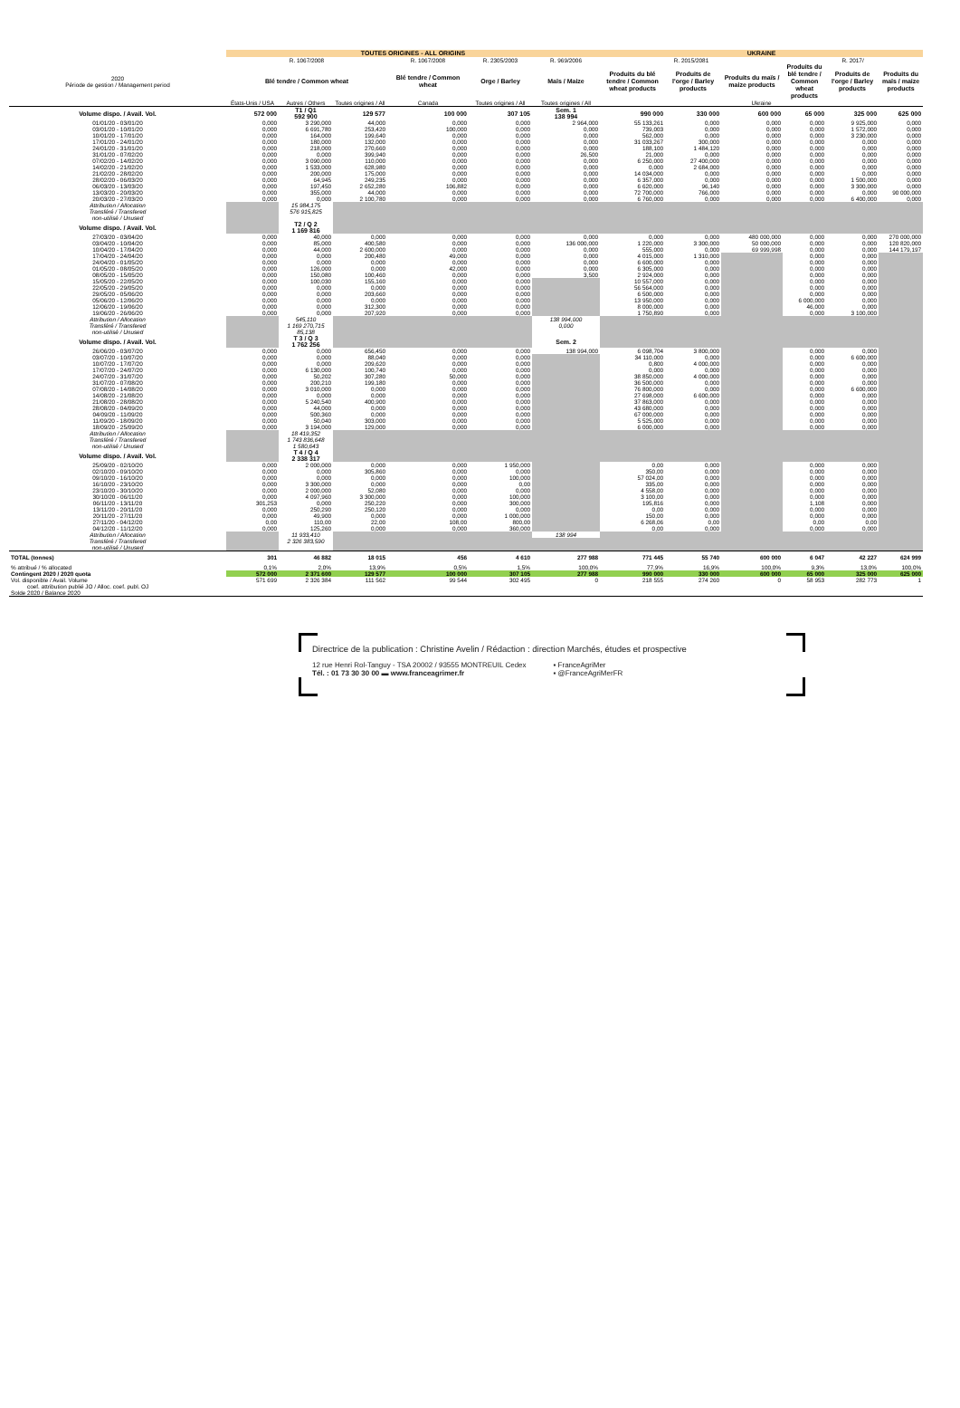| | TOUTES ORIGINES - ALL ORIGINS | | | | | | UKRAINE | | | | | |
| --- | --- | --- | --- | --- | --- | --- | --- | --- | --- | --- | --- | --- |
| | R. 1067/2008 | | | R. 1067/2008 | R. 2305/2003 | R. 969/2006 | R. 2015/2081 | | | R. 2017/ | | |
| 2020 Période de gestion / Management period | Blé tendre / Common wheat | | | Blé tendre / Common wheat | Orge / Barley | Maïs / Maize | Produits du blé tendre / Common wheat products | Produits de l'orge / Barley products | Produits du maïs / maize products | Produits du blé tendre / Common wheat products | Produits de l'orge / Barley products | Produits du maïs / maize products |
| | États-Unis / USA | Autres / Others | Toutes origines / All | Canada | Toutes origines / All | Toutes origines / All | Ukraine | | | | | |
| Volume dispo. / Avail. Vol. | 572 000 | T1 / Q1 592 900 | 129 577 | 100 000 | 307 105 | Sem. 1 138 994 | 990 000 | 330 000 | 600 000 | 65 000 | 325 000 | 625 000 |
| 01/01/20 - 03/01/20 | 0,000 | 3 290,000 | 44,000 | 0,000 | 0,000 | 2 964,000 | 55 133,261 | 0,000 | 0,000 | 0,000 | 9 925,000 | 0,000 |
| 03/01/20 - 10/01/20 | 0,000 | 6 691,780 | 253,420 | 100,000 | 0,000 | 0,000 | 739,003 | 0,000 | 0,000 | 0,000 | 1 572,000 | 0,000 |
| 10/01/20 - 17/01/20 | 0,000 | 164,000 | 199,640 | 0,000 | 0,000 | 0,000 | 562,000 | 0,000 | 0,000 | 0,000 | 3 230,000 | 0,000 |
| 17/01/20 - 24/01/20 | 0,000 | 180,000 | 132,000 | 0,000 | 0,000 | 0,000 | 31 033,267 | 300,000 | 0,000 | 0,000 | 0,000 | 0,000 |
| 24/01/20 - 31/01/20 | 0,000 | 218,000 | 270,660 | 0,000 | 0,000 | 0,000 | 188,100 | 1 484,120 | 0,000 | 0,000 | 0,000 | 0,000 |
| 31/01/20 - 07/02/20 | 0,000 | 0,000 | 399,940 | 0,000 | 0,000 | 26,500 | 21,000 | 0,000 | 0,000 | 0,000 | 0,000 | 0,000 |
| 07/02/20 - 14/02/20 | 0,000 | 3 090,000 | 110,000 | 0,000 | 0,000 | 0,000 | 6 250,000 | 27 400,000 | 0,000 | 0,000 | 0,000 | 0,000 |
| 14/02/20 - 21/02/20 | 0,000 | 1 533,000 | 628,980 | 0,000 | 0,000 | 0,000 | 0,000 | 2 684,000 | 0,000 | 0,000 | 0,000 | 0,000 |
| 21/02/20 - 28/02/20 | 0,000 | 200,000 | 175,000 | 0,000 | 0,000 | 0,000 | 14 034,000 | 0,000 | 0,000 | 0,000 | 0,000 | 0,000 |
| 28/02/20 - 06/03/20 | 0,000 | 64,945 | 249,235 | 0,000 | 0,000 | 0,000 | 6 357,000 | 0,000 | 0,000 | 0,000 | 1 500,000 | 0,000 |
| 06/03/20 - 13/03/20 | 0,000 | 197,450 | 2 652,280 | 106,882 | 0,000 | 0,000 | 6 620,000 | 96,140 | 0,000 | 0,000 | 3 300,000 | 0,000 |
| 13/03/20 - 20/03/20 | 0,000 | 355,000 | 44,000 | 0,000 | 0,000 | 0,000 | 72 700,000 | 766,000 | 0,000 | 0,000 | 0,000 | 90 000,000 |
| 20/03/20 - 27/03/20 | 0,000 | 0,000 | 2 100,780 | 0,000 | 0,000 | 0,000 | 6 760,000 | 0,000 | 0,000 | 0,000 | 6 400,000 | 0,000 |
| Attribution / Allocation | | 15 984,175 | | | | | | | | | | |
| Transféré / Transfered | | 576 915,825 | | | | | | | | | | |
| non-utilisé / Unused | | | | | | | | | | | | |
| Volume dispo. / Avail. Vol. | | T2 / Q 2 1 169 816 | | | | | | | | | | |
| 27/03/20 - 03/04/20 | 0,000 | 40,000 | 0,000 | 0,000 | 0,000 | 0,000 | 0,000 | 0,000 | 480 000,000 | 0,000 | 0,000 | 270 000,000 |
| 03/04/20 - 10/04/20 | 0,000 | 85,000 | 400,580 | 0,000 | 0,000 | 136 000,000 | 1 220,000 | 3 300,000 | 50 000,000 | 0,000 | 0,000 | 120 820,000 |
| 10/04/20 - 17/04/20 | 0,000 | 44,000 | 2 600,000 | 0,000 | 0,000 | 0,000 | 555,000 | 0,000 | 69 999,998 | 0,000 | 0,000 | 144 179,197 |
| 17/04/20 - 24/04/20 | 0,000 | 0,000 | 200,480 | 49,000 | 0,000 | 0,000 | 4 015,000 | 1 310,000 | | 0,000 | 0,000 | |
| 24/04/20 - 01/05/20 | 0,000 | 0,000 | 0,000 | 0,000 | 0,000 | 0,000 | 6 600,000 | 0,000 | | 0,000 | 0,000 | |
| 01/05/20 - 08/05/20 | 0,000 | 126,000 | 0,000 | 42,000 | 0,000 | 0,000 | 6 305,000 | 0,000 | | 0,000 | 0,000 | |
| 08/05/20 - 15/05/20 | 0,000 | 150,080 | 100,460 | 0,000 | 0,000 | 3,500 | 2 924,000 | 0,000 | | 0,000 | 0,000 | |
| 15/05/20 - 22/05/20 | 0,000 | 100,030 | 155,160 | 0,000 | 0,000 | | 10 557,000 | 0,000 | | 0,000 | 0,000 | |
| 22/05/20 - 29/05/20 | 0,000 | 0,000 | 0,000 | 0,000 | 0,000 | | 56 564,000 | 0,000 | | 0,000 | 0,000 | |
| 29/05/20 - 05/06/20 | 0,000 | 0,000 | 203,660 | 0,000 | 0,000 | | 6 500,000 | 0,000 | | 0,000 | 0,000 | |
| 05/06/20 - 12/06/20 | 0,000 | 0,000 | 0,000 | 0,000 | 0,000 | | 13 950,000 | 0,000 | | 6 000,000 | 0,000 | |
| 12/06/20 - 19/06/20 | 0,000 | 0,000 | 312,300 | 0,000 | 0,000 | | 8 000,000 | 0,000 | | 46,000 | 0,000 | |
| 19/06/20 - 26/06/20 | 0,000 | 0,000 | 207,920 | 0,000 | 0,000 | | 1 750,890 | 0,000 | | 0,000 | 3 100,000 | |
| Attribution / Allocation | | 545,110 | | | | 138 994,000 | | | | | | |
| Transféré / Transfered | | 1 169 270,715 | | | | 0,000 | | | | | | |
| non-utilisé / Unused | | 85,138 | | | | | | | | | | |
| Volume dispo. / Avail. Vol. | | T 3 / Q 3 1 762 256 | | | | Sem. 2 | | | | | | |
| 26/06/20 - 03/07/20 | 0,000 | 0,000 | 656,450 | 0,000 | 0,000 | 138 994,000 | 6 098,704 | 3 800,000 | | 0,000 | 0,000 | |
| 03/07/20 - 10/07/20 | 0,000 | 0,000 | 88,040 | 0,000 | 0,000 | | 34 110,000 | 0,000 | | 0,000 | 6 600,000 | |
| 10/07/20 - 17/07/20 | 0,000 | 0,000 | 209,620 | 0,000 | 0,000 | | 0,800 | 4 000,000 | | 0,000 | 0,000 | |
| 17/07/20 - 24/07/20 | 0,000 | 6 130,000 | 100,740 | 0,000 | 0,000 | | 0,000 | 0,000 | | 0,000 | 0,000 | |
| 24/07/20 - 31/07/20 | 0,000 | 50,202 | 307,280 | 50,000 | 0,000 | | 38 850,000 | 4 000,000 | | 0,000 | 0,000 | |
| 31/07/20 - 07/08/20 | 0,000 | 200,210 | 199,180 | 0,000 | 0,000 | | 36 500,000 | 0,000 | | 0,000 | 0,000 | |
| 07/08/20 - 14/08/20 | 0,000 | 3 010,000 | 0,000 | 0,000 | 0,000 | | 76 800,000 | 0,000 | | 0,000 | 6 600,000 | |
| 14/08/20 - 21/08/20 | 0,000 | 0,000 | 0,000 | 0,000 | 0,000 | | 27 698,000 | 6 600,000 | | 0,000 | 0,000 | |
| 21/08/20 - 28/08/20 | 0,000 | 5 240,540 | 400,900 | 0,000 | 0,000 | | 37 863,000 | 0,000 | | 0,000 | 0,000 | |
| 28/08/20 - 04/09/20 | 0,000 | 44,000 | 0,000 | 0,000 | 0,000 | | 43 680,000 | 0,000 | | 0,000 | 0,000 | |
| 04/09/20 - 11/09/20 | 0,000 | 500,360 | 0,000 | 0,000 | 0,000 | | 67 000,000 | 0,000 | | 0,000 | 0,000 | |
| 11/09/20 - 18/09/20 | 0,000 | 50,040 | 303,000 | 0,000 | 0,000 | | 5 525,000 | 0,000 | | 0,000 | 0,000 | |
| 18/09/20 - 25/09/20 | 0,000 | 3 194,000 | 129,000 | 0,000 | 0,000 | | 6 000,000 | 0,000 | | 0,000 | 0,000 | |
| Attribution / Allocation | | 18 419,352 | | | | | | | | | | |
| Transféré / Transfered | | 1 743 836,648 | | | | | | | | | | |
| non-utilisé / Unused | | 1 580,643 | | | | | | | | | | |
| Volume dispo. / Avail. Vol. | | T 4 / Q 4 2 338 317 | | | | | | | | | | |
| 25/09/20 - 02/10/20 | 0,000 | 2 000,000 | 0,000 | 0,000 | 1 950,000 | | 0,00 | 0,000 | | 0,000 | 0,000 | |
| 02/10/20 - 09/10/20 | 0,000 | 0,000 | 305,860 | 0,000 | 0,000 | | 350,00 | 0,000 | | 0,000 | 0,000 | |
| 09/10/20 - 16/10/20 | 0,000 | 0,000 | 0,000 | 0,000 | 100,000 | | 57 024,00 | 0,000 | | 0,000 | 0,000 | |
| 16/10/20 - 23/10/20 | 0,000 | 3 300,000 | 0,000 | 0,000 | 0,00 | | 335,00 | 0,000 | | 0,000 | 0,000 | |
| 23/10/20 - 30/10/20 | 0,000 | 2 000,000 | 52,080 | 0,000 | 0,000 | | 4 558,00 | 0,000 | | 0,000 | 0,000 | |
| 30/10/20 - 06/11/20 | 0,000 | 4 097,960 | 3 300,000 | 0,000 | 100,000 | | 3 100,00 | 0,000 | | 0,000 | 0,000 | |
| 06/11/20 - 13/11/20 | 301,253 | 0,000 | 250,220 | 0,000 | 300,000 | | 195,816 | 0,000 | | 1,108 | 0,000 | |
| 13/11/20 - 20/11/20 | 0,000 | 250,290 | 250,120 | 0,000 | 0,000 | | 0,00 | 0,000 | | 0,000 | 0,000 | |
| 20/11/20 - 27/11/20 | 0,000 | 49,900 | 0,000 | 0,000 | 1 000,000 | | 150,00 | 0,000 | | 0,000 | 0,000 | |
| 27/11/20 - 04/12/20 | 0,00 | 110,00 | 22,00 | 108,00 | 800,00 | | 6 268,06 | 0,00 | | 0,00 | 0,00 | |
| 04/12/20 - 11/12/20 | 0,000 | 125,260 | 0,000 | 0,000 | 360,000 | | 0,00 | 0,000 | | 0,000 | 0,000 | |
| Attribution / Allocation | | 11 933,410 | | | | 138 994 | | | | | | |
| Transféré / Transfered | | 2 326 383,590 | | | | | | | | | | |
| non-utilisé / Unused | | | | | | | | | | | | |
| TOTAL (tonnes) | 301 | 46 882 | 18 015 | 456 | 4 610 | 277 988 | 771 445 | 55 740 | 600 000 | 6 047 | 42 227 | 624 999 |
| % attribué / % allocated | 0,1% | 2,0% | 13,9% | 0,5% | 1,5% | 100,0% | 77,9% | 16,9% | 100,0% | 9,3% | 13,0% | 100,0% |
| Contingent 2020 / 2020 quota | 572 000 | 2 371 600 | 129 577 | 100 000 | 307 105 | 277 988 | 990 000 | 330 000 | 600 000 | 65 000 | 325 000 | 625 000 |
| Vol. disponible / Avail. Volume | 571 699 | 2 326 384 | 111 562 | 99 544 | 302 495 | 0 | 218 555 | 274 260 | 0 | 58 953 | 282 773 | 1 |
| coef. attribution publié JO / Alloc. coef. publ. OJ | | | | | | | | | | | | |
| Solde 2020 / Balance 2020 | | | | | | | | | | | | |
Directrice de la publication : Christine Avelin / Rédaction : direction Marchés, études et prospective
12 rue Henri Rol-Tanguy - TSA 20002 / 93555 MONTREUIL Cedex
Tél. : 01 73 30 30 00 ▬ www.franceagrimer.fr
▪ FranceAgriMer
▪ @FranceAgriMerFR